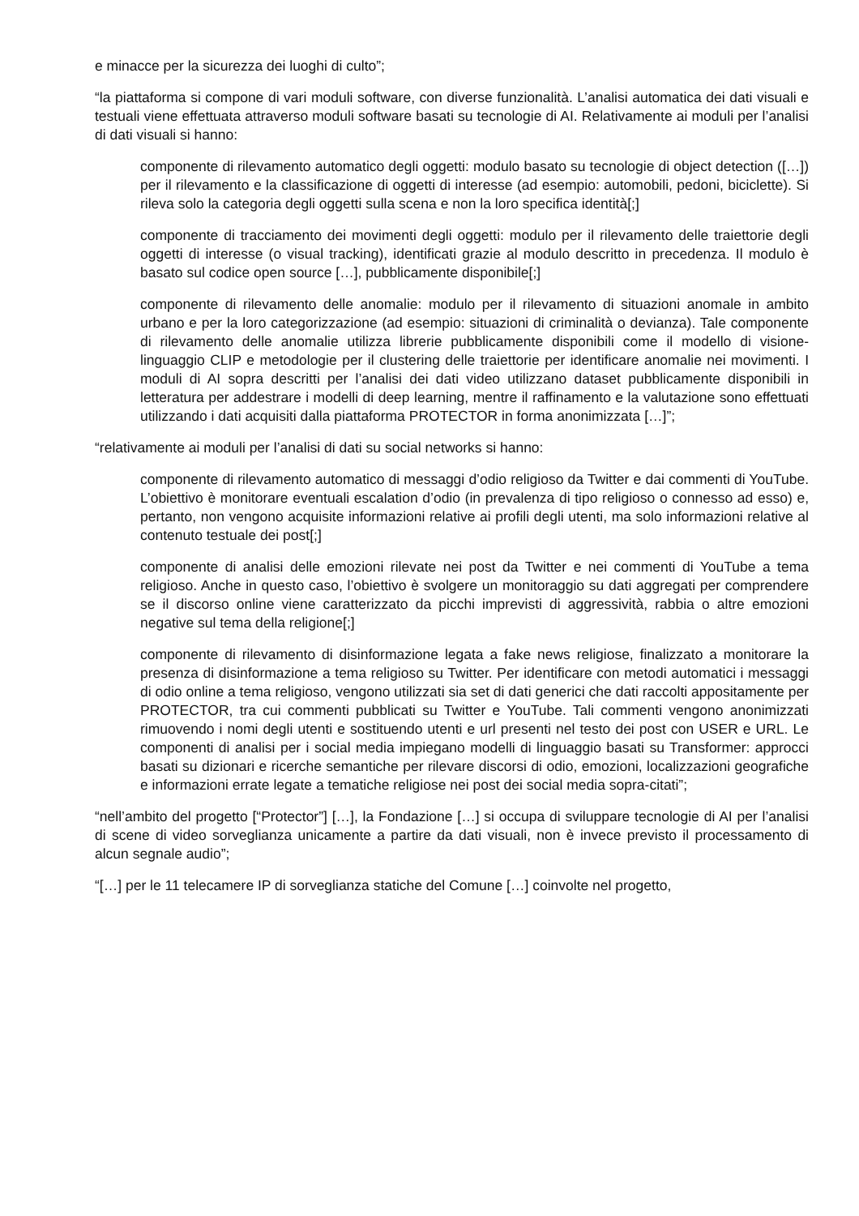e minacce per la sicurezza dei luoghi di culto”;
“la piattaforma si compone di vari moduli software, con diverse funzionalità. L’analisi automatica dei dati visuali e testuali viene effettuata attraverso moduli software basati su tecnologie di AI. Relativamente ai moduli per l’analisi di dati visuali si hanno:
componente di rilevamento automatico degli oggetti: modulo basato su tecnologie di object detection ([…]) per il rilevamento e la classificazione di oggetti di interesse (ad esempio: automobili, pedoni, biciclette). Si rileva solo la categoria degli oggetti sulla scena e non la loro specifica identità[;]
componente di tracciamento dei movimenti degli oggetti: modulo per il rilevamento delle traiettorie degli oggetti di interesse (o visual tracking), identificati grazie al modulo descritto in precedenza. Il modulo è basato sul codice open source […], pubblicamente disponibile[;]
componente di rilevamento delle anomalie: modulo per il rilevamento di situazioni anomale in ambito urbano e per la loro categorizzazione (ad esempio: situazioni di criminalità o devianza). Tale componente di rilevamento delle anomalie utilizza librerie pubblicamente disponibili come il modello di visione-linguaggio CLIP e metodologie per il clustering delle traiettorie per identificare anomalie nei movimenti. I moduli di AI sopra descritti per l’analisi dei dati video utilizzano dataset pubblicamente disponibili in letteratura per addestrare i modelli di deep learning, mentre il raffinamento e la valutazione sono effettuati utilizzando i dati acquisiti dalla piattaforma PROTECTOR in forma anonimizzata […]”;
“relativamente ai moduli per l’analisi di dati su social networks si hanno:
componente di rilevamento automatico di messaggi d’odio religioso da Twitter e dai commenti di YouTube. L’obiettivo è monitorare eventuali escalation d’odio (in prevalenza di tipo religioso o connesso ad esso) e, pertanto, non vengono acquisite informazioni relative ai profili degli utenti, ma solo informazioni relative al contenuto testuale dei post[;]
componente di analisi delle emozioni rilevate nei post da Twitter e nei commenti di YouTube a tema religioso. Anche in questo caso, l’obiettivo è svolgere un monitoraggio su dati aggregati per comprendere se il discorso online viene caratterizzato da picchi imprevisti di aggressività, rabbia o altre emozioni negative sul tema della religione[;]
componente di rilevamento di disinformazione legata a fake news religiose, finalizzato a monitorare la presenza di disinformazione a tema religioso su Twitter. Per identificare con metodi automatici i messaggi di odio online a tema religioso, vengono utilizzati sia set di dati generici che dati raccolti appositamente per PROTECTOR, tra cui commenti pubblicati su Twitter e YouTube. Tali commenti vengono anonimizzati rimuovendo i nomi degli utenti e sostituendo utenti e url presenti nel testo dei post con USER e URL. Le componenti di analisi per i social media impiegano modelli di linguaggio basati su Transformer: approcci basati su dizionari e ricerche semantiche per rilevare discorsi di odio, emozioni, localizzazioni geografiche e informazioni errate legate a tematiche religiose nei post dei social media sopra-citati”;
“nell’ambito del progetto [“Protector”] […], la Fondazione […] si occupa di sviluppare tecnologie di AI per l’analisi di scene di video sorveglianza unicamente a partire da dati visuali, non è invece previsto il processamento di alcun segnale audio”;
“[…] per le 11 telecamere IP di sorveglianza statiche del Comune […] coinvolte nel progetto,